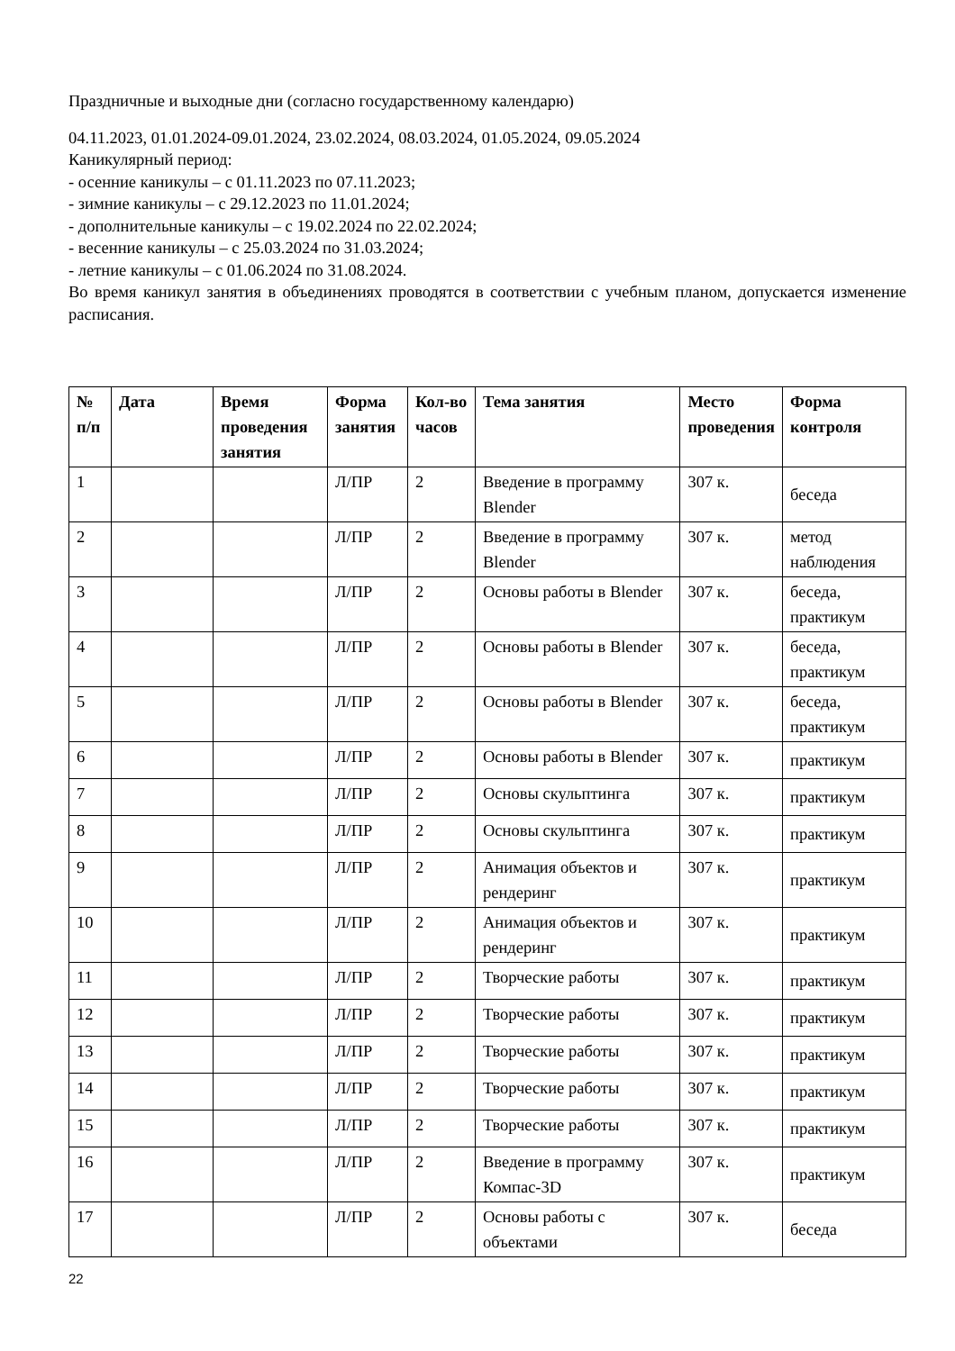Праздничные и выходные дни (согласно государственному календарю)
04.11.2023, 01.01.2024-09.01.2024, 23.02.2024, 08.03.2024, 01.05.2024, 09.05.2024
Каникулярный период:
- осенние каникулы – с 01.11.2023 по 07.11.2023;
- зимние каникулы – с 29.12.2023 по 11.01.2024;
- дополнительные каникулы – с 19.02.2024 по 22.02.2024;
- весенние каникулы – с 25.03.2024 по 31.03.2024;
- летние каникулы – с 01.06.2024 по 31.08.2024.
Во время каникул занятия в объединениях проводятся в соответствии с учебным планом, допускается изменение расписания.
| № п/п | Дата | Время проведения занятия | Форма занятия | Кол-во часов | Тема занятия | Место проведения | Форма контроля |
| --- | --- | --- | --- | --- | --- | --- | --- |
| 1 | | | Л/ПР | 2 | Введение в программу Blender | 307 к. | беседа |
| 2 | | | Л/ПР | 2 | Введение в программу Blender | 307 к. | метод наблюдения |
| 3 | | | Л/ПР | 2 | Основы работы в Blender | 307 к. | беседа, практикум |
| 4 | | | Л/ПР | 2 | Основы работы в Blender | 307 к. | беседа, практикум |
| 5 | | | Л/ПР | 2 | Основы работы в Blender | 307 к. | беседа, практикум |
| 6 | | | Л/ПР | 2 | Основы работы в Blender | 307 к. | практикум |
| 7 | | | Л/ПР | 2 | Основы скульптинга | 307 к. | практикум |
| 8 | | | Л/ПР | 2 | Основы скульптинга | 307 к. | практикум |
| 9 | | | Л/ПР | 2 | Анимация объектов и рендеринг | 307 к. | практикум |
| 10 | | | Л/ПР | 2 | Анимация объектов и рендеринг | 307 к. | практикум |
| 11 | | | Л/ПР | 2 | Творческие работы | 307 к. | практикум |
| 12 | | | Л/ПР | 2 | Творческие работы | 307 к. | практикум |
| 13 | | | Л/ПР | 2 | Творческие работы | 307 к. | практикум |
| 14 | | | Л/ПР | 2 | Творческие работы | 307 к. | практикум |
| 15 | | | Л/ПР | 2 | Творческие работы | 307 к. | практикум |
| 16 | | | Л/ПР | 2 | Введение в программу Компас-3D | 307 к. | практикум |
| 17 | | | Л/ПР | 2 | Основы работы с объектами | 307 к. | беседа |
22